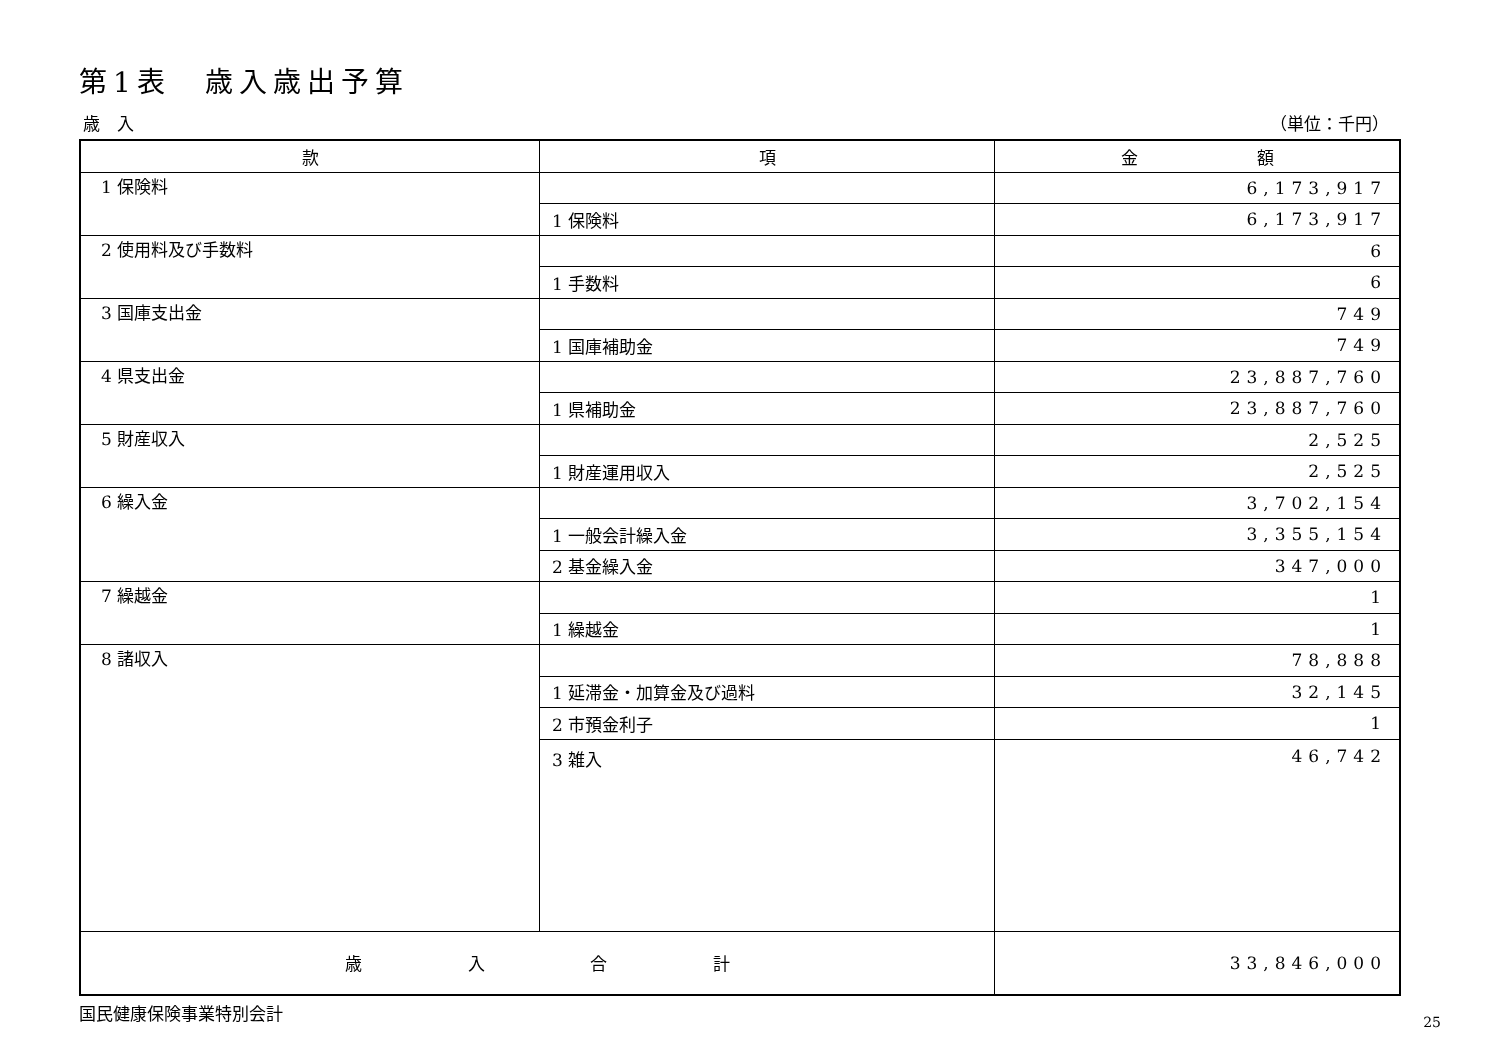第1表　歳入歳出予算
歳　入 （単位：千円）
| 款 | 項 | 金 額 |
| --- | --- | --- |
| 1 保険料 | | 6,173,917 |
| | 1 保険料 | 6,173,917 |
| 2 使用料及び手数料 | | 6 |
| | 1 手数料 | 6 |
| 3 国庫支出金 | | 749 |
| | 1 国庫補助金 | 749 |
| 4 県支出金 | | 23,887,760 |
| | 1 県補助金 | 23,887,760 |
| 5 財産収入 | | 2,525 |
| | 1 財産運用収入 | 2,525 |
| 6 繰入金 | | 3,702,154 |
| | 1 一般会計繰入金 | 3,355,154 |
| | 2 基金繰入金 | 347,000 |
| 7 繰越金 | | 1 |
| | 1 繰越金 | 1 |
| 8 諸収入 | | 78,888 |
| | 1 延滞金・加算金及び過料 | 32,145 |
| | 2 市預金利子 | 1 |
| | 3 雑入 | 46,742 |
| 歳 入 合 計 | | 33,846,000 |
国民健康保険事業特別会計 25